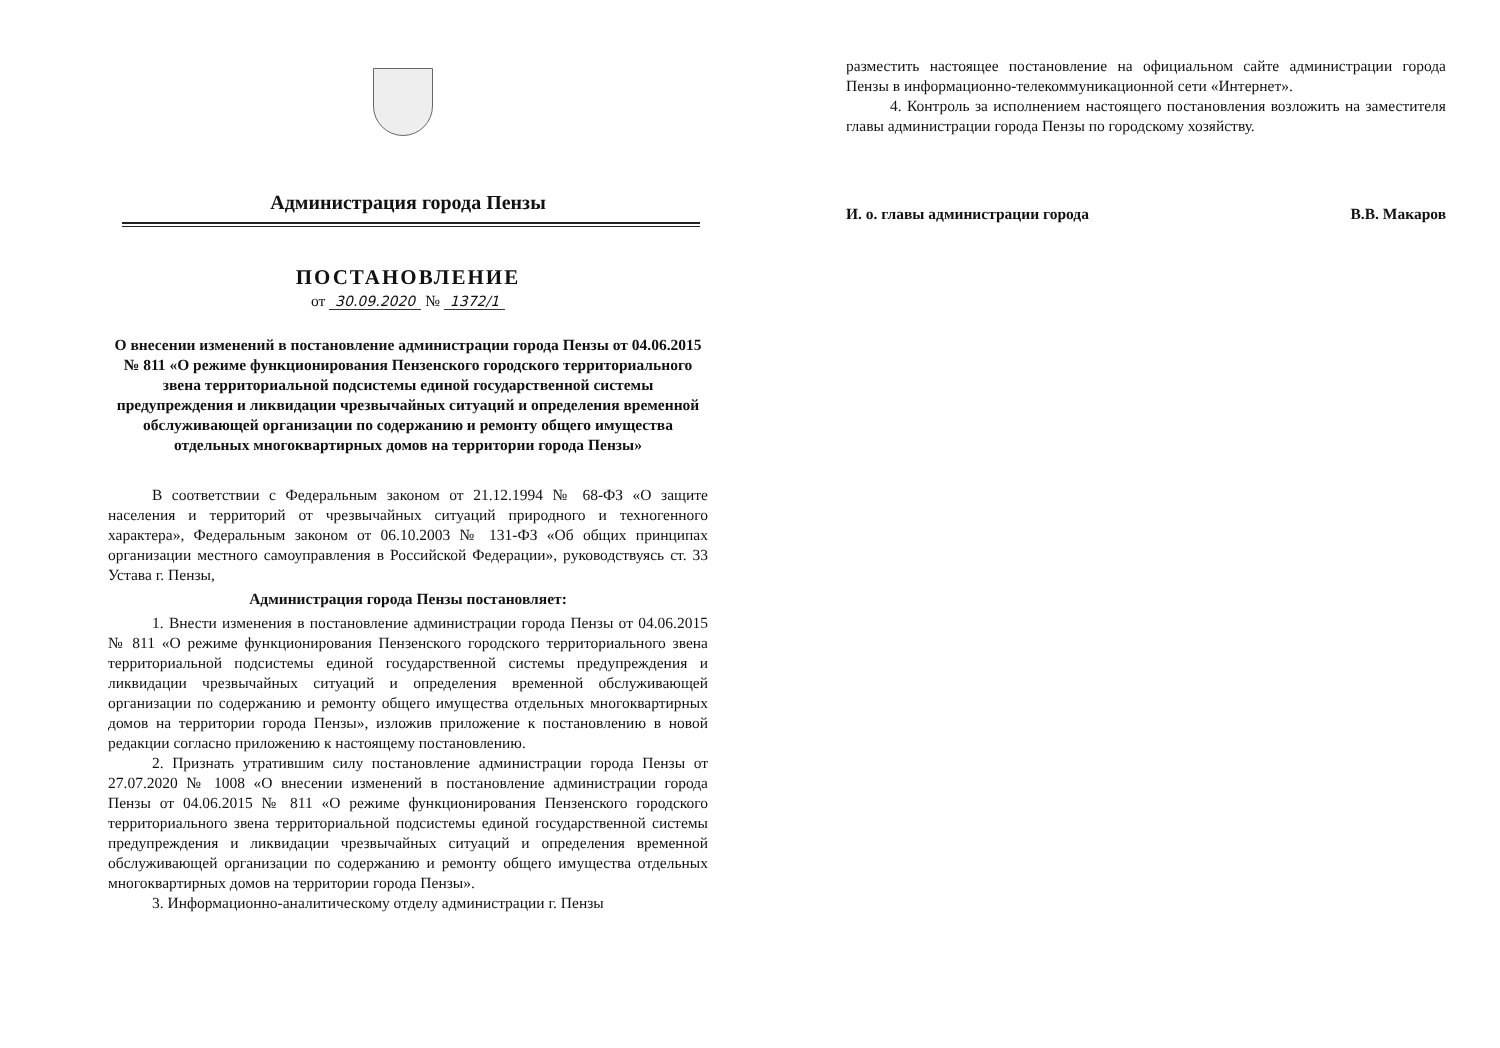Администрация города Пензы
ПОСТАНОВЛЕНИЕ
от 30.09.2020 № 1372/1
О внесении изменений в постановление администрации города Пензы от 04.06.2015 № 811 «О режиме функционирования Пензенского городского территориального звена территориальной подсистемы единой государственной системы предупреждения и ликвидации чрезвычайных ситуаций и определения временной обслуживающей организации по содержанию и ремонту общего имущества отдельных многоквартирных домов на территории города Пензы»
В соответствии с Федеральным законом от 21.12.1994 № 68-ФЗ «О защите населения и территорий от чрезвычайных ситуаций природного и техногенного характера», Федеральным законом от 06.10.2003 № 131-ФЗ «Об общих принципах организации местного самоуправления в Российской Федерации», руководствуясь ст. 33 Устава г. Пензы,
Администрация города Пензы постановляет:
1. Внести изменения в постановление администрации города Пензы от 04.06.2015 № 811 «О режиме функционирования Пензенского городского территориального звена территориальной подсистемы единой государственной системы предупреждения и ликвидации чрезвычайных ситуаций и определения временной обслуживающей организации по содержанию и ремонту общего имущества отдельных многоквартирных домов на территории города Пензы», изложив приложение к постановлению в новой редакции согласно приложению к настоящему постановлению.
2. Признать утратившим силу постановление администрации города Пензы от 27.07.2020 № 1008 «О внесении изменений в постановление администрации города Пензы от 04.06.2015 № 811 «О режиме функционирования Пензенского городского территориального звена территориальной подсистемы единой государственной системы предупреждения и ликвидации чрезвычайных ситуаций и определения временной обслуживающей организации по содержанию и ремонту общего имущества отдельных многоквартирных домов на территории города Пензы».
3. Информационно-аналитическому отделу администрации г. Пензы
разместить настоящее постановление на официальном сайте администрации города Пензы в информационно-телекоммуникационной сети «Интернет».
4. Контроль за исполнением настоящего постановления возложить на заместителя главы администрации города Пензы по городскому хозяйству.
И. о. главы администрации города В.В. Макаров